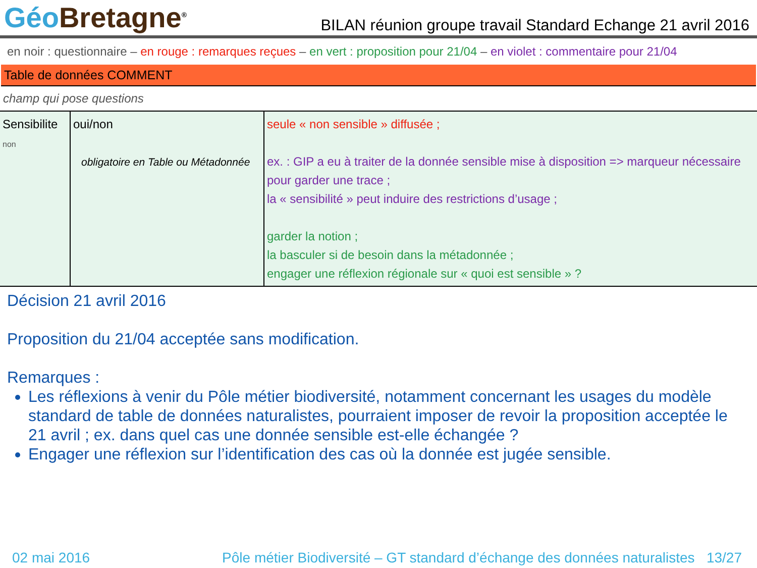Géo Bretagne<sup>®</sup>
BILAN réunion groupe travail Standard Echange 21 avril 2016
en noir : questionnaire – en rouge : remarques reçues – en vert : proposition pour 21/04 – en violet : commentaire pour 21/04
Table de données COMMENT
champ qui pose questions
| Sensibilite non | oui/non obligatoire en Table ou Métadonnée | seule « non sensible » diffusée ; ex. : GIP a eu à traiter de la donnée sensible mise à disposition => marqueur nécessaire pour garder une trace ; la « sensibilité » peut induire des restrictions d’usage ; garder la notion ; la basculer si de besoin dans la métadonnée ; engager une réflexion régionale sur « quoi est sensible » ? |
Décision 21 avril 2016
Proposition du 21/04 acceptée sans modification.
Remarques :
Les réflexions à venir du Pôle métier biodiversité, notamment concernant les usages du modèle standard de table de données naturalistes, pourraient imposer de revoir la proposition acceptée le 21 avril ; ex. dans quel cas une donnée sensible est-elle échangée ?
Engager une réflexion sur l’identification des cas où la donnée est jugée sensible.
02 mai 2016 Pôle métier Biodiversité – GT standard d’échange des données naturalistes 13/27